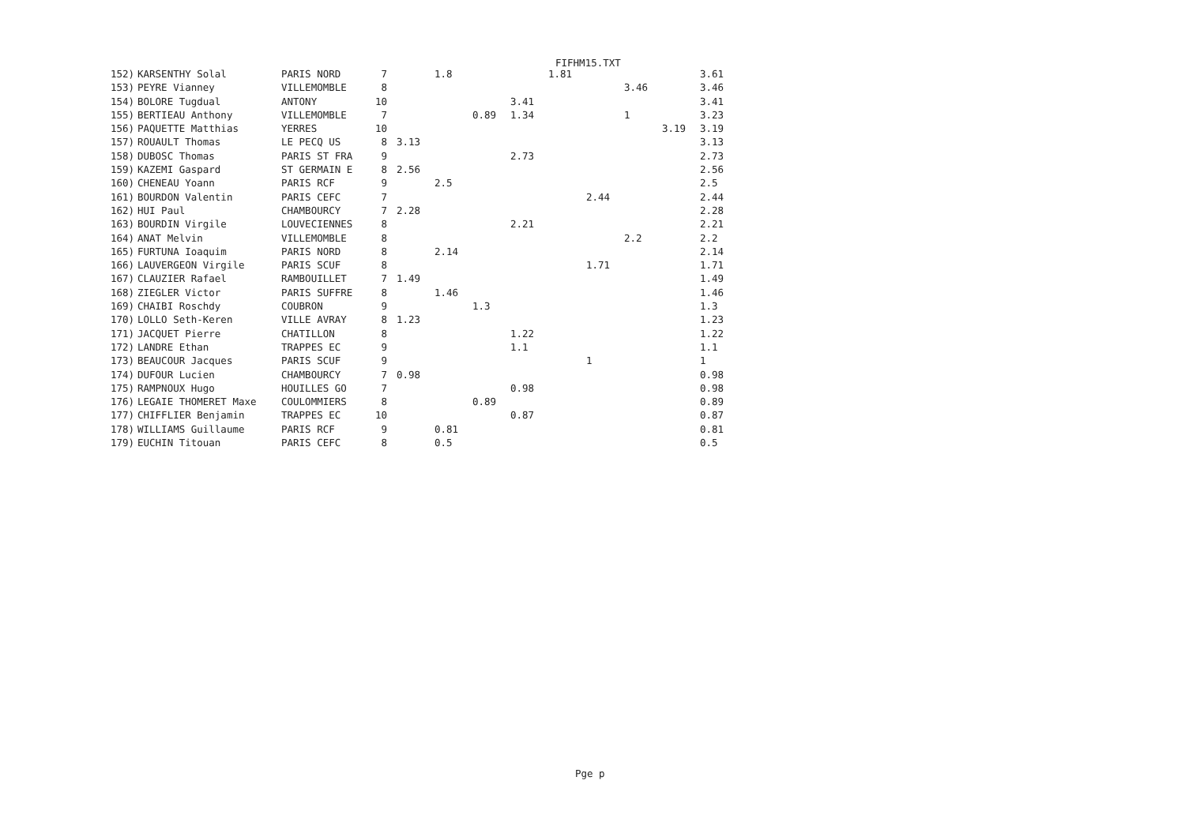FIFHM15.TXT
| 152) | KARSENTHY Solal | PARIS NORD | 7 | | 1.8 | | | 1.81 | | | | 3.61 |
| 153) | PEYRE Vianney | VILLEMOMBLE | 8 | | | | | | | 3.46 | | 3.46 |
| 154) | BOLORE Tugdual | ANTONY | 10 | | | | 3.41 | | | | | 3.41 |
| 155) | BERTIEAU Anthony | VILLEMOMBLE | 7 | | | 0.89 | 1.34 | | | 1 | | 3.23 |
| 156) | PAQUETTE Matthias | YERRES | 10 | | | | | | | | 3.19 | 3.19 |
| 157) | ROUAULT Thomas | LE PECQ US | 8 | 3.13 | | | | | | | | 3.13 |
| 158) | DUBOSC Thomas | PARIS ST FRA | 9 | | | | 2.73 | | | | | 2.73 |
| 159) | KAZEMI Gaspard | ST GERMAIN E | 8 | 2.56 | | | | | | | | 2.56 |
| 160) | CHENEAU Yoann | PARIS RCF | 9 | | 2.5 | | | | | | | 2.5 |
| 161) | BOURDON Valentin | PARIS CEFC | 7 | | | | | | 2.44 | | | 2.44 |
| 162) | HUI Paul | CHAMBOURCY | 7 | 2.28 | | | | | | | | 2.28 |
| 163) | BOURDIN Virgile | LOUVECIENNES | 8 | | | | 2.21 | | | | | 2.21 |
| 164) | ANAT Melvin | VILLEMOMBLE | 8 | | | | | | | 2.2 | | 2.2 |
| 165) | FURTUNA Ioaquim | PARIS NORD | 8 | | 2.14 | | | | | | | 2.14 |
| 166) | LAUVERGEON Virgile | PARIS SCUF | 8 | | | | | | 1.71 | | | 1.71 |
| 167) | CLAUZIER Rafael | RAMBOUILLET | 7 | 1.49 | | | | | | | | 1.49 |
| 168) | ZIEGLER Victor | PARIS SUFFRE | 8 | | 1.46 | | | | | | | 1.46 |
| 169) | CHAIBI Roschdy | COUBRON | 9 | | | 1.3 | | | | | | 1.3 |
| 170) | LOLLO Seth-Keren | VILLE AVRAY | 8 | 1.23 | | | | | | | | 1.23 |
| 171) | JACQUET Pierre | CHATILLON | 8 | | | | 1.22 | | | | | 1.22 |
| 172) | LANDRE Ethan | TRAPPES EC | 9 | | | | 1.1 | | | | | 1.1 |
| 173) | BEAUCOUR Jacques | PARIS SCUF | 9 | | | | | | 1 | | | 1 |
| 174) | DUFOUR Lucien | CHAMBOURCY | 7 | 0.98 | | | | | | | | 0.98 |
| 175) | RAMPNOUX Hugo | HOUILLES GO | 7 | | | | 0.98 | | | | | 0.98 |
| 176) | LEGAIE THOMERET Maxe | COULOMMIERS | 8 | | | 0.89 | | | | | | 0.89 |
| 177) | CHIFFLIER Benjamin | TRAPPES EC | 10 | | | | 0.87 | | | | | 0.87 |
| 178) | WILLIAMS Guillaume | PARIS RCF | 9 | | 0.81 | | | | | | | 0.81 |
| 179) | EUCHIN Titouan | PARIS CEFC | 8 | | 0.5 | | | | | | | 0.5 |
Pge p